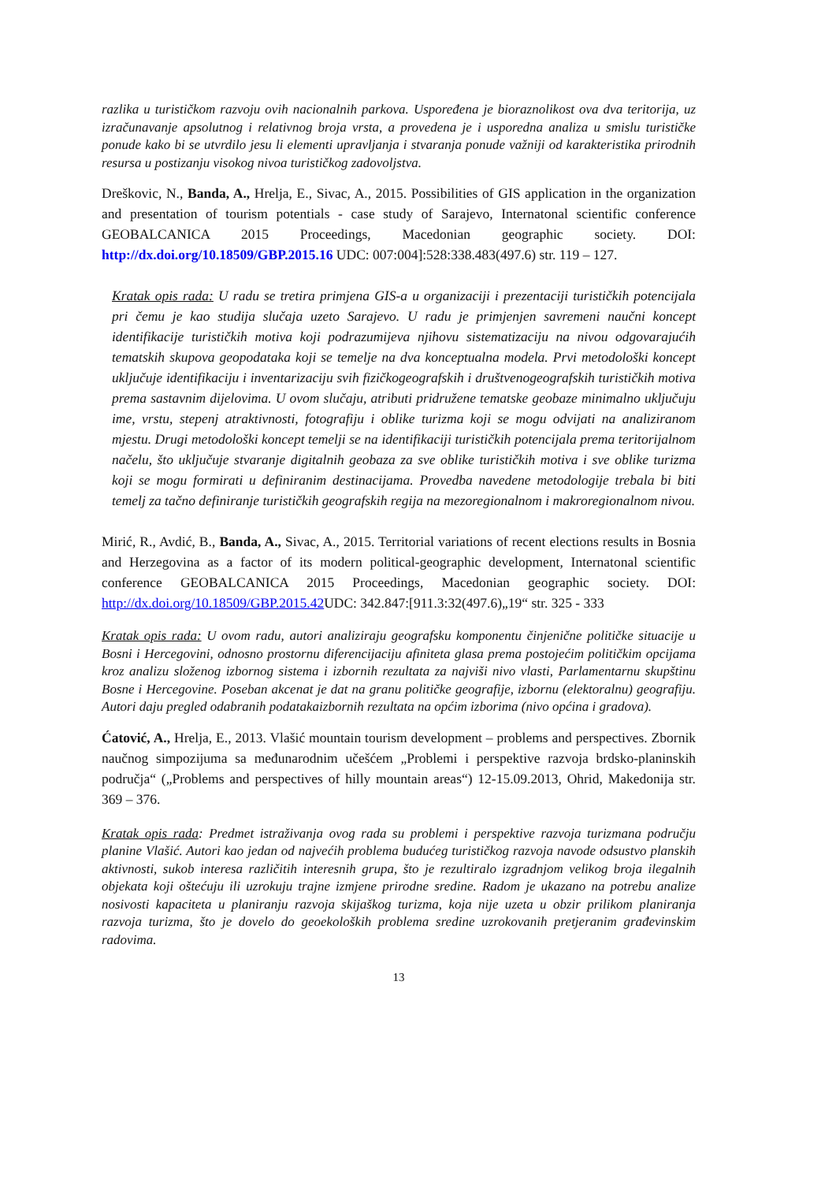razlika u turističkom razvoju ovih nacionalnih parkova. Uspoređena je bioraznolikost ova dva teritorija, uz izračunavanje apsolutnog i relativnog broja vrsta, a provedena je i usporedna analiza u smislu turističke ponude kako bi se utvrdilo jesu li elementi upravljanja i stvaranja ponude važniji od karakteristika prirodnih resursa u postizanju visokog nivoa turističkog zadovoljstva.
Dreškovic, N., Banda, A., Hrelja, E., Sivac, A., 2015. Possibilities of GIS application in the organization and presentation of tourism potentials - case study of Sarajevo, Internatonal scientific conference GEOBALCANICA 2015 Proceedings, Macedonian geographic society. DOI: http://dx.doi.org/10.18509/GBP.2015.16 UDC: 007:004]:528:338.483(497.6) str. 119 – 127.
Kratak opis rada: U radu se tretira primjena GIS-a u organizaciji i prezentaciji turističkih potencijala pri čemu je kao studija slučaja uzeto Sarajevo. U radu je primjenjen savremeni naučni koncept identifikacije turističkih motiva koji podrazumijeva njihovu sistematizaciju na nivou odgovarajućih tematskih skupova geopodataka koji se temelje na dva konceptualna modela. Prvi metodološki koncept uključuje identifikaciju i inventarizaciju svih fizičkogeografskih i društvenogeografskih turističkih motiva prema sastavnim dijelovima. U ovom slučaju, atributi pridružene tematske geobaze minimalno uključuju ime, vrstu, stepenj atraktivnosti, fotografiju i oblike turizma koji se mogu odvijati na analiziranom mjestu. Drugi metodološki koncept temelji se na identifikaciji turističkih potencijala prema teritorijalnom načelu, što uključuje stvaranje digitalnih geobaza za sve oblike turističkih motiva i sve oblike turizma koji se mogu formirati u definiranim destinacijama. Provedba navedene metodologije trebala bi biti temelj za tačno definiranje turističkih geografskih regija na mezoregionalnom i makroregionalnom nivou.
Mirić, R., Avdić, B., Banda, A., Sivac, A., 2015. Territorial variations of recent elections results in Bosnia and Herzegovina as a factor of its modern political-geographic development, Internatonal scientific conference GEOBALCANICA 2015 Proceedings, Macedonian geographic society. DOI: http://dx.doi.org/10.18509/GBP.2015.42 UDC: 342.847:[911.3:32(497.6)„19“ str. 325 - 333
Kratak opis rada: U ovom radu, autori analiziraju geografsku komponentu činjenične političke situacije u Bosni i Hercegovini, odnosno prostornu diferencijaciju afiniteta glasa prema postojećim političkim opcijama kroz analizu složenog izbornog sistema i izbornih rezultata za najviši nivo vlasti, Parlamentarnu skupštinu Bosne i Hercegovine. Poseban akcenat je dat na granu političke geografije, izbornu (elektoralnu) geografiju. Autori daju pregled odabranih podatakaizbornih rezultata na općim izborima (nivo općina i gradova).
Ćatović, A., Hrelja, E., 2013. Vlašić mountain tourism development – problems and perspectives. Zbornik naučnog simpozijuma sa međunarodnim učešćem „Problemi i perspektive razvoja brdsko-planinskih područja“ („Problems and perspectives of hilly mountain areas“) 12-15.09.2013, Ohrid, Makedonija str. 369 – 376.
Kratak opis rada: Predmet istraživanja ovog rada su problemi i perspektive razvoja turizmana području planine Vlašić. Autori kao jedan od najvećih problema budućeg turističkog razvoja navode odsustvo planskih aktivnosti, sukob interesa različitih interesnih grupa, što je rezultiralo izgradnjom velikog broja ilegalnih objekata koji oštećuju ili uzrokuju trajne izmjene prirodne sredine. Radom je ukazano na potrebu analize nosivosti kapaciteta u planiranju razvoja skijaškog turizma, koja nije uzeta u obzir prilikom planiranja razvoja turizma, što je dovelo do geoekoloških problema sredine uzrokovanih pretjeranim građevinskim radovima.
13